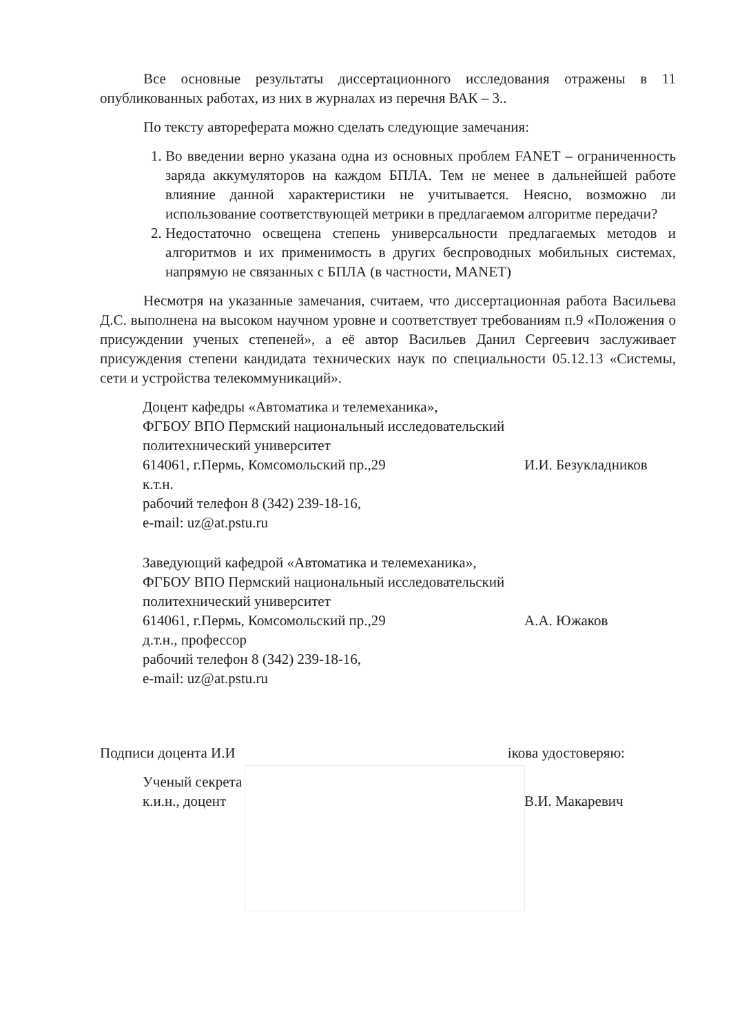Все основные результаты диссертационного исследования отражены в 11 опубликованных работах, из них в журналах из перечня ВАК – 3..
По тексту автореферата можно сделать следующие замечания:
1. Во введении верно указана одна из основных проблем FANET – ограниченность заряда аккумуляторов на каждом БПЛА. Тем не менее в дальнейшей работе влияние данной характеристики не учитывается. Неясно, возможно ли использование соответствующей метрики в предлагаемом алгоритме передачи?
2. Недостаточно освещена степень универсальности предлагаемых методов и алгоритмов и их применимость в других беспроводных мобильных системах, напрямую не связанных с БПЛА (в частности, MANET)
Несмотря на указанные замечания, считаем, что диссертационная работа Васильева Д.С. выполнена на высоком научном уровне и соответствует требованиям п.9 «Положения о присуждении ученых степеней», а её автор Васильев Данил Сергеевич заслуживает присуждения степени кандидата технических наук по специальности 05.12.13 «Системы, сети и устройства телекоммуникаций».
Доцент кафедры «Автоматика и телемеханика»,
ФГБОУ ВПО Пермский национальный исследовательский
политехнический университет
614061, г.Пермь, Комсомольский пр.,29
к.т.н.
рабочий телефон 8 (342) 239-18-16,
e-mail: uz@at.pstu.ru
И.И. Безукладников
Заведующий кафедрой «Автоматика и телемеханика»,
ФГБОУ ВПО Пермский национальный исследовательский
политехнический университет
614061, г.Пермь, Комсомольский пр.,29
д.т.н., профессор
рабочий телефон 8 (342) 239-18-16,
e-mail: uz@at.pstu.ru
А.А. Южаков
Подписи доцента И.И ікова удостоверяю:
Ученый секрета
к.и.н., доцент
В.И. Макаревич